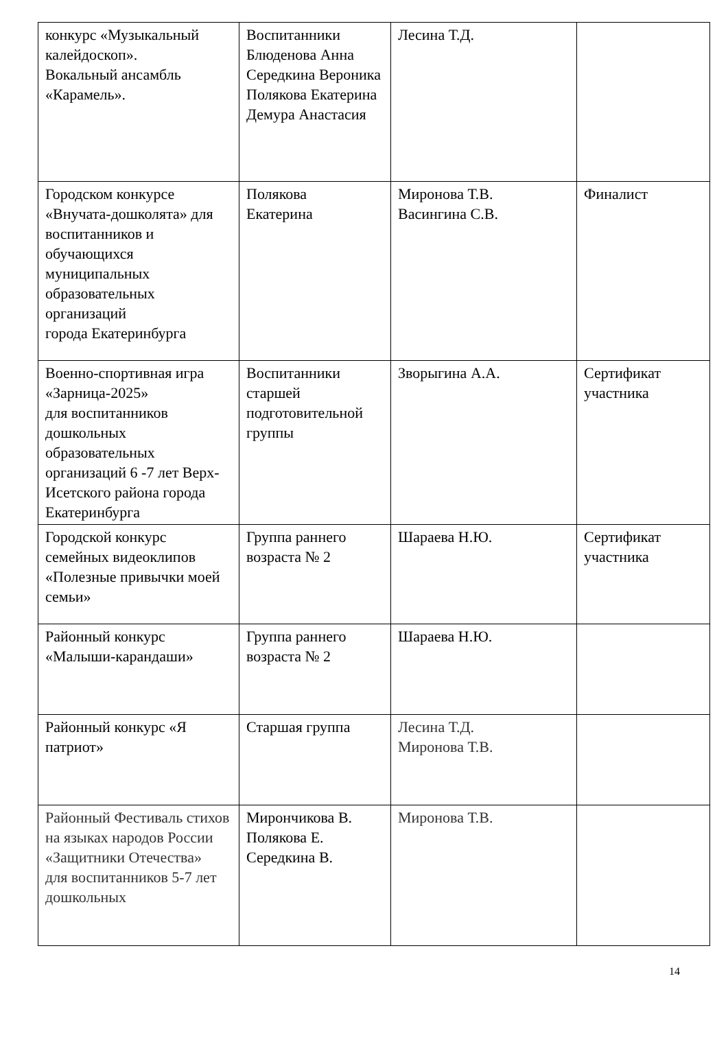| конкурс «Музыкальный калейдоскоп». Вокальный ансамбль «Карамель». | Воспитанники Блюденова Анна Середкина Вероника Полякова Екатерина Демура Анастасия | Лесина Т.Д. | |
| Городском конкурсе «Внучата-дошколята» для воспитанников и обучающихся муниципальных образовательных организаций города Екатеринбурга | Полякова Екатерина | Миронова Т.В. Васингина С.В. | Финалист |
| Военно-спортивная игра «Зарница-2025» для воспитанников дошкольных образовательных организаций 6 -7 лет Верх-Исетского района города Екатеринбурга | Воспитанники старшей подготовительной группы | Зворыгина А.А. | Сертификат участника |
| Городской конкурс семейных видеоклипов «Полезные привычки моей семьи» | Группа раннего возраста № 2 | Шараева Н.Ю. | Сертификат участника |
| Районный конкурс «Малыши-карандаши» | Группа раннего возраста № 2 | Шараева Н.Ю. | |
| Районный конкурс «Я патриот» | Старшая группа | Лесина Т.Д. Миронова Т.В. | |
| Районный Фестиваль стихов на языках народов России «Защитники Отечества» для воспитанников 5-7 лет дошкольных | Мирончикова В. Полякова Е. Середкина В. | Миронова Т.В. | |
14